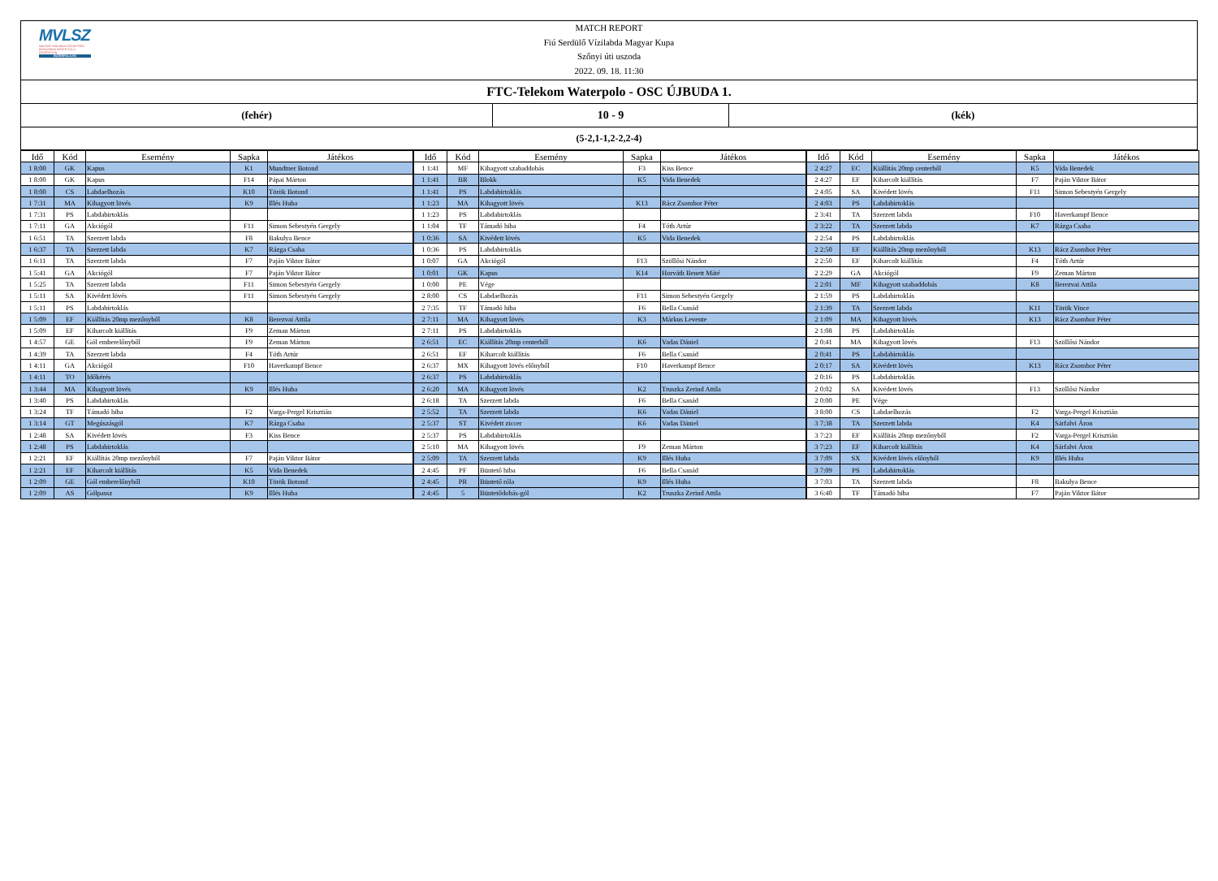MVLSZ
MAGYAR VÍZILABDA SZÖVETSÉG
HUNGARIAN WATER POLO FEDERATION
WATERPOLO.HU
MATCH REPORT
Fiú Serdülő Vízilabda Magyar Kupa
Szőnyi úti uszoda
2022. 09. 18. 11:30
FTC-Telekom Waterpolo - OSC ÚJBUDA 1.
(fehér) 10 - 9 (kék)
(5-2,1-1,2-2,2-4)
| Idő | Kód | Esemény | Sapka | Játékos |
| --- | --- | --- | --- | --- |
| 1 8:00 | GK | Kapus | K1 | Mundtner Botond |
| 1 8:00 | GK | Kapus | F14 | Pápai Márton |
| 1 8:00 | CS | Labdaelhozás | K10 | Török Botond |
| 1 7:31 | MA | Kihagyott lövés | K9 | Illés Huba |
| 1 7:31 | PS | Labdabirtoklás | | |
| 1 7:11 | GA | Akciógól | F11 | Simon Sebestyén Gergely |
| 1 6:51 | TA | Szerzett labda | F8 | Bakulya Bence |
| 1 6:37 | TA | Szerzett labda | K7 | Rázga Csaba |
| 1 6:11 | TA | Szerzett labda | F7 | Paján Viktor Bátor |
| 1 5:41 | GA | Akciógól | F7 | Paján Viktor Bátor |
| 1 5:25 | TA | Szerzett labda | F11 | Simon Sebestyén Gergely |
| 1 5:11 | SA | Kivédett lövés | F11 | Simon Sebestyén Gergely |
| 1 5:11 | PS | Labdabirtoklás | | |
| 1 5:09 | EF | Kiállítás 20mp mezőnyből | K8 | Berezvai Attila |
| 1 5:09 | EF | Kiharcolt kiállítás | F9 | Zeman Márton |
| 1 4:57 | GE | Gól emberelőnyből | F9 | Zeman Márton |
| 1 4:39 | TA | Szerzett labda | F4 | Tóth Artúr |
| 1 4:11 | GA | Akciógól | F10 | Haverkampf Bence |
| 1 4:11 | TO | Időkérés | | |
| 1 3:44 | MA | Kihagyott lövés | K9 | Illés Huba |
| 1 3:40 | PS | Labdabirtoklás | | |
| 1 3:24 | TF | Támadó hiba | F2 | Varga-Pergel Krisztián |
| 1 3:14 | GT | Megúszásgól | K7 | Rázga Csaba |
| 1 2:48 | SA | Kivédett lövés | F3 | Kiss Bence |
| 1 2:48 | PS | Labdabirtoklás | | |
| 1 2:21 | EF | Kiállítás 20mp mezőnyből | F7 | Paján Viktor Bátor |
| 1 2:21 | EF | Kiharcolt kiállítás | K5 | Vida Benedek |
| 1 2:09 | GE | Gól emberelőnyből | K10 | Török Botond |
| 1 2:09 | AS | Gólpassz | K9 | Illés Huba |
| Idő | Kód | Esemény | Sapka | Játékos |
| --- | --- | --- | --- | --- |
| 1 1:41 | MF | Kihagyott szabaddobás | F3 | Kiss Bence |
| 1 1:41 | BR | Blokk | K5 | Vida Benedek |
| 1 1:41 | PS | Labdabirtoklás | | |
| 1 1:23 | MA | Kihagyott lövés | K13 | Rácz Zsombor Péter |
| 1 1:23 | PS | Labdabirtoklás | | |
| 1 1:04 | TF | Támadó hiba | F4 | Tóth Artúr |
| 1 0:36 | SA | Kivédett lövés | K5 | Vida Benedek |
| 1 0:36 | PS | Labdabirtoklás | | |
| 1 0:07 | GA | Akciógól | F13 | Szöllősi Nándor |
| 1 0:01 | GK | Kapus | K14 | Horváth Benett Máté |
| 1 0:00 | PE | Vége | | |
| 2 8:00 | CS | Labdaelhozás | F11 | Simon Sebestyén Gergely |
| 2 7:35 | TF | Támadó hiba | F6 | Bella Csanád |
| 2 7:11 | MA | Kihagyott lövés | K3 | Márkus Levente |
| 2 7:11 | PS | Labdabirtoklás | | |
| 2 6:51 | EC | Kiállítás 20mp centerből | K6 | Vadas Dániel |
| 2 6:51 | EF | Kiharcolt kiállítás | F6 | Bella Csanád |
| 2 6:37 | MX | Kihagyott lövés előnyből | F10 | Haverkampf Bence |
| 2 6:37 | PS | Labdabirtoklás | | |
| 2 6:20 | MA | Kihagyott lövés | K2 | Truszka Zerind Attila |
| 2 6:18 | TA | Szerzett labda | F6 | Bella Csanád |
| 2 5:52 | TA | Szerzett labda | K6 | Vadas Dániel |
| 2 5:37 | ST | Kivédett ziccer | K6 | Vadas Dániel |
| 2 5:37 | PS | Labdabirtoklás | | |
| 2 5:10 | MA | Kihagyott lövés | F9 | Zeman Márton |
| 2 5:09 | TA | Szerzett labda | K9 | Illés Huba |
| 2 4:45 | PF | Büntető hiba | F6 | Bella Csanád |
| 2 4:45 | PR | Büntető róla | K9 | Illés Huba |
| 2 4:45 | 5 | Büntetődobás-gól | K2 | Truszka Zerind Attila |
| Idő | Kód | Esemény | Sapka | Játékos |
| --- | --- | --- | --- | --- |
| 2 4:27 | EC | Kiállítás 20mp centerből | K5 | Vida Benedek |
| 2 4:27 | EF | Kiharcolt kiállítás | F7 | Paján Viktor Bátor |
| 2 4:05 | SA | Kivédett lövés | F11 | Simon Sebestyén Gergely |
| 2 4:03 | PS | Labdabirtoklás | | |
| 2 3:41 | TA | Szerzett labda | F10 | Haverkampf Bence |
| 2 3:22 | TA | Szerzett labda | K7 | Rázga Csaba |
| 2 2:54 | PS | Labdabirtoklás | | |
| 2 2:50 | EF | Kiállítás 20mp mezőnyből | K13 | Rácz Zsombor Péter |
| 2 2:50 | EF | Kiharcolt kiállítás | F4 | Tóth Artúr |
| 2 2:29 | GA | Akciógól | F9 | Zeman Márton |
| 2 2:01 | MF | Kihagyott szabaddobás | K8 | Berezvai Attila |
| 2 1:59 | PS | Labdabirtoklás | | |
| 2 1:39 | TA | Szerzett labda | K11 | Török Vince |
| 2 1:09 | MA | Kihagyott lövés | K13 | Rácz Zsombor Péter |
| 2 1:08 | PS | Labdabirtoklás | | |
| 2 0:41 | MA | Kihagyott lövés | F13 | Szöllősi Nándor |
| 2 0:41 | PS | Labdabirtoklás | | |
| 2 0:17 | SA | Kivédett lövés | K13 | Rácz Zsombor Péter |
| 2 0:16 | PS | Labdabirtoklás | | |
| 2 0:02 | SA | Kivédett lövés | F13 | Szöllősi Nándor |
| 2 0:00 | PE | Vége | | |
| 3 8:00 | CS | Labdaelhozás | F2 | Varga-Pergel Krisztián |
| 3 7:38 | TA | Szerzett labda | K4 | Sárfalvi Áron |
| 3 7:23 | EF | Kiállítás 20mp mezőnyből | F2 | Varga-Pergel Krisztián |
| 3 7:23 | EF | Kiharcolt kiállítás | K4 | Sárfalvi Áron |
| 3 7:09 | SX | Kivédett lövés előnyből | K9 | Illés Huba |
| 3 7:09 | PS | Labdabirtoklás | | |
| 3 7:03 | TA | Szerzett labda | F8 | Bakulya Bence |
| 3 6:40 | TF | Támadó hiba | F7 | Paján Viktor Bátor |